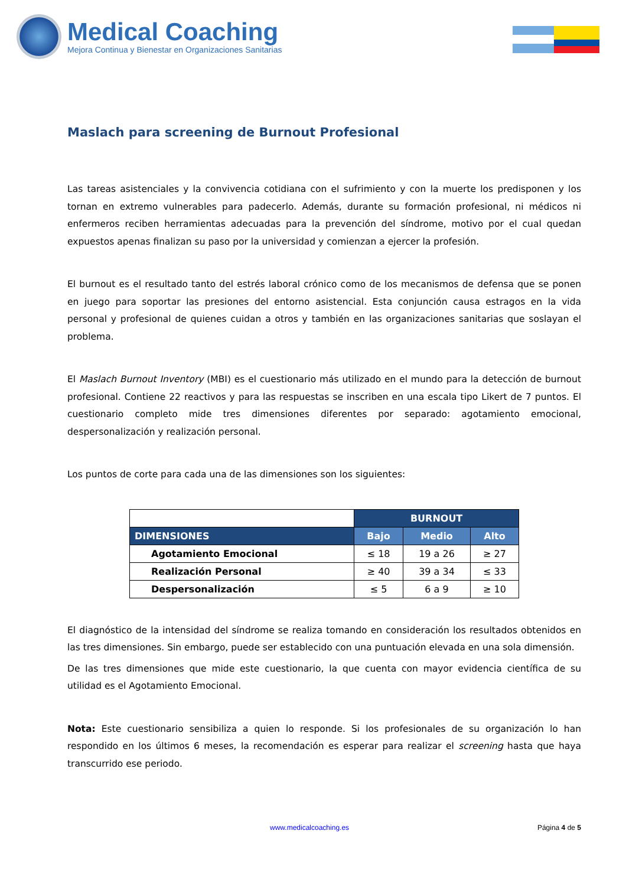Medical Coaching
Mejora Continua y Bienestar en Organizaciones Sanitarias
Maslach para screening de Burnout Profesional
Las tareas asistenciales y la convivencia cotidiana con el sufrimiento y con la muerte los predisponen y los tornan en extremo vulnerables para padecerlo. Además, durante su formación profesional, ni médicos ni enfermeros reciben herramientas adecuadas para la prevención del síndrome, motivo por el cual quedan expuestos apenas finalizan su paso por la universidad y comienzan a ejercer la profesión.
El burnout es el resultado tanto del estrés laboral crónico como de los mecanismos de defensa que se ponen en juego para soportar las presiones del entorno asistencial. Esta conjunción causa estragos en la vida personal y profesional de quienes cuidan a otros y también en las organizaciones sanitarias que soslayan el problema.
El Maslach Burnout Inventory (MBI) es el cuestionario más utilizado en el mundo para la detección de burnout profesional. Contiene 22 reactivos y para las respuestas se inscriben en una escala tipo Likert de 7 puntos. El cuestionario completo mide tres dimensiones diferentes por separado: agotamiento emocional, despersonalización y realización personal.
Los puntos de corte para cada una de las dimensiones son los siguientes:
| | BURNOUT | | |
| --- | --- | --- | --- |
| DIMENSIONES | Bajo | Medio | Alto |
| Agotamiento Emocional | ≤ 18 | 19 a 26 | ≥ 27 |
| Realización Personal | ≥ 40 | 39 a 34 | ≤ 33 |
| Despersonalización | ≤ 5 | 6 a 9 | ≥ 10 |
El diagnóstico de la intensidad del síndrome se realiza tomando en consideración los resultados obtenidos en las tres dimensiones. Sin embargo, puede ser establecido con una puntuación elevada en una sola dimensión.
De las tres dimensiones que mide este cuestionario, la que cuenta con mayor evidencia científica de su utilidad es el Agotamiento Emocional.
Nota: Este cuestionario sensibiliza a quien lo responde. Si los profesionales de su organización lo han respondido en los últimos 6 meses, la recomendación es esperar para realizar el screening hasta que haya transcurrido ese periodo.
www.medicalcoaching.es Página 4 de 5